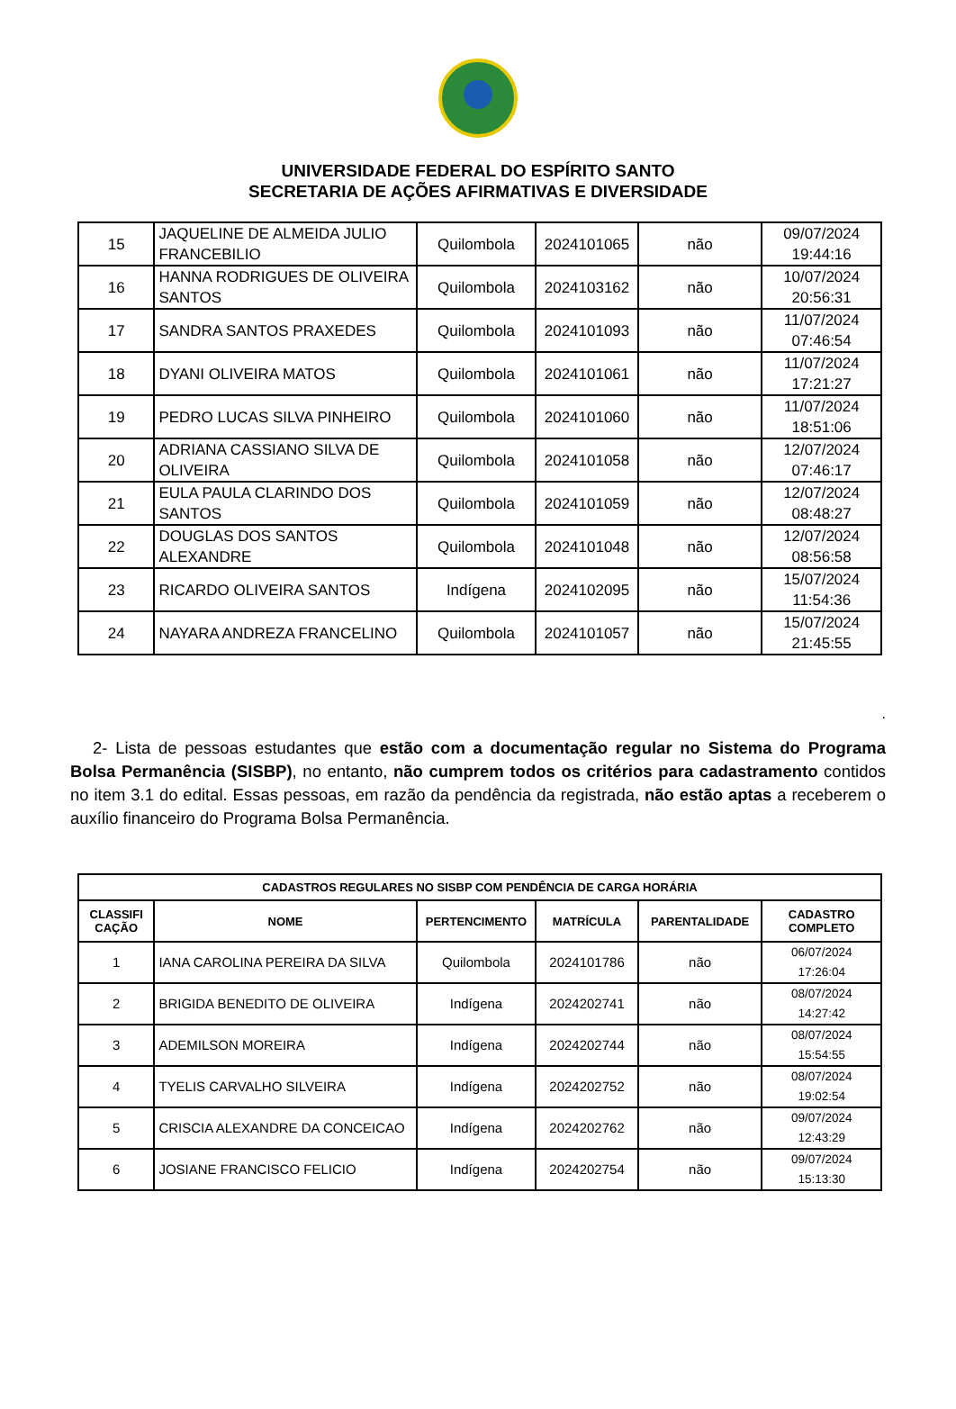UNIVERSIDADE FEDERAL DO ESPÍRITO SANTO
SECRETARIA DE AÇÕES AFIRMATIVAS E DIVERSIDADE
| 15 | JAQUELINE DE ALMEIDA JULIO FRANCEBILIO | Quilombola | 2024101065 | não | 09/07/2024 19:44:16 |
| 16 | HANNA RODRIGUES DE OLIVEIRA SANTOS | Quilombola | 2024103162 | não | 10/07/2024 20:56:31 |
| 17 | SANDRA SANTOS PRAXEDES | Quilombola | 2024101093 | não | 11/07/2024 07:46:54 |
| 18 | DYANI OLIVEIRA MATOS | Quilombola | 2024101061 | não | 11/07/2024 17:21:27 |
| 19 | PEDRO LUCAS SILVA PINHEIRO | Quilombola | 2024101060 | não | 11/07/2024 18:51:06 |
| 20 | ADRIANA CASSIANO SILVA DE OLIVEIRA | Quilombola | 2024101058 | não | 12/07/2024 07:46:17 |
| 21 | EULA PAULA CLARINDO DOS SANTOS | Quilombola | 2024101059 | não | 12/07/2024 08:48:27 |
| 22 | DOUGLAS DOS SANTOS ALEXANDRE | Quilombola | 2024101048 | não | 12/07/2024 08:56:58 |
| 23 | RICARDO OLIVEIRA SANTOS | Indígena | 2024102095 | não | 15/07/2024 11:54:36 |
| 24 | NAYARA ANDREZA FRANCELINO | Quilombola | 2024101057 | não | 15/07/2024 21:45:55 |
.
2- Lista de pessoas estudantes que estão com a documentação regular no Sistema do Programa Bolsa Permanência (SISBP), no entanto, não cumprem todos os critérios para cadastramento contidos no item 3.1 do edital. Essas pessoas, em razão da pendência da registrada, não estão aptas a receberem o auxílio financeiro do Programa Bolsa Permanência.
| CADASTROS REGULARES NO SISBP COM PENDÊNCIA DE CARGA HORÁRIA | | | | | |
| --- | --- | --- | --- | --- | --- |
| CLASSIFI CAÇÃO | NOME | PERTENCIMENTO | MATRÍCULA | PARENTALIDADE | CADASTRO COMPLETO |
| 1 | IANA CAROLINA PEREIRA DA SILVA | Quilombola | 2024101786 | não | 06/07/2024 17:26:04 |
| 2 | BRIGIDA BENEDITO DE OLIVEIRA | Indígena | 2024202741 | não | 08/07/2024 14:27:42 |
| 3 | ADEMILSON MOREIRA | Indígena | 2024202744 | não | 08/07/2024 15:54:55 |
| 4 | TYELIS CARVALHO SILVEIRA | Indígena | 2024202752 | não | 08/07/2024 19:02:54 |
| 5 | CRISCIA ALEXANDRE DA CONCEICAO | Indígena | 2024202762 | não | 09/07/2024 12:43:29 |
| 6 | JOSIANE FRANCISCO FELICIO | Indígena | 2024202754 | não | 09/07/2024 15:13:30 |